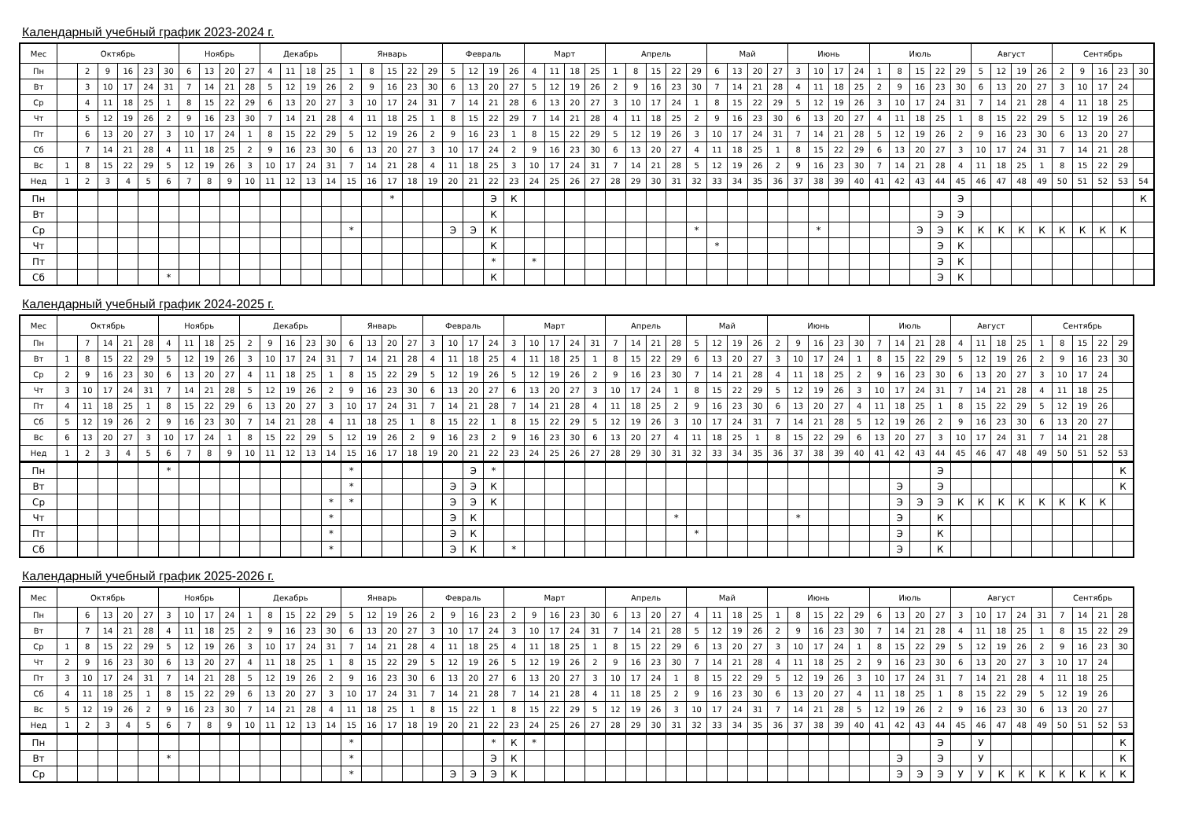Календарный учебный график 2023-2024 г.
| Мес | Октябрь | | | | | | Ноябрь | | | | Декабрь | | | | Январь | | | | | Февраль | | | | Март | | | | Апрель | | | | | Май | | | | Июнь | | | | Июль | | | | | Август | | | | Сентябрь | | | | |
| --- | --- | --- | --- | --- | --- | --- | --- | --- | --- | --- | --- | --- | --- | --- | --- | --- | --- | --- | --- | --- | --- | --- | --- | --- | --- | --- | --- | --- | --- | --- | --- | --- | --- | --- | --- | --- | --- | --- | --- | --- | --- | --- | --- | --- | --- | --- | --- | --- | --- | --- | --- | --- | --- | --- |
| Пн | | 2 | 9 | 16 | 23 | 30 | 6 | 13 | 20 | 27 | 4 | 11 | 18 | 25 | 1 | 8 | 15 | 22 | 29 | 5 | 12 | 19 | 26 | 4 | 11 | 18 | 25 | 1 | 8 | 15 | 22 | 29 | 6 | 13 | 20 | 27 | 3 | 10 | 17 | 24 | 1 | 8 | 15 | 22 | 29 | 5 | 12 | 19 | 26 | 2 | 9 | 16 | 23 | 30 |
| Вт | | 3 | 10 | 17 | 24 | 31 | 7 | 14 | 21 | 28 | 5 | 12 | 19 | 26 | 2 | 9 | 16 | 23 | 30 | 6 | 13 | 20 | 27 | 5 | 12 | 19 | 26 | 2 | 9 | 16 | 23 | 30 | 7 | 14 | 21 | 28 | 4 | 11 | 18 | 25 | 2 | 9 | 16 | 23 | 30 | 6 | 13 | 20 | 27 | 3 | 10 | 17 | 24 | |
| Ср | | 4 | 11 | 18 | 25 | 1 | 8 | 15 | 22 | 29 | 6 | 13 | 20 | 27 | 3 | 10 | 17 | 24 | 31 | 7 | 14 | 21 | 28 | 6 | 13 | 20 | 27 | 3 | 10 | 17 | 24 | 1 | 8 | 15 | 22 | 29 | 5 | 12 | 19 | 26 | 3 | 10 | 17 | 24 | 31 | 7 | 14 | 21 | 28 | 4 | 11 | 18 | 25 | |
| Чт | | 5 | 12 | 19 | 26 | 2 | 9 | 16 | 23 | 30 | 7 | 14 | 21 | 28 | 4 | 11 | 18 | 25 | 1 | 8 | 15 | 22 | 29 | 7 | 14 | 21 | 28 | 4 | 11 | 18 | 25 | 2 | 9 | 16 | 23 | 30 | 6 | 13 | 20 | 27 | 4 | 11 | 18 | 25 | 1 | 8 | 15 | 22 | 29 | 5 | 12 | 19 | 26 | |
| Пт | | 6 | 13 | 20 | 27 | 3 | 10 | 17 | 24 | 1 | 8 | 15 | 22 | 29 | 5 | 12 | 19 | 26 | 2 | 9 | 16 | 23 | 1 | 8 | 15 | 22 | 29 | 5 | 12 | 19 | 26 | 3 | 10 | 17 | 24 | 31 | 7 | 14 | 21 | 28 | 5 | 12 | 19 | 26 | 2 | 9 | 16 | 23 | 30 | 6 | 13 | 20 | 27 | |
| Сб | | 7 | 14 | 21 | 28 | 4 | 11 | 18 | 25 | 2 | 9 | 16 | 23 | 30 | 6 | 13 | 20 | 27 | 3 | 10 | 17 | 24 | 2 | 9 | 16 | 23 | 30 | 6 | 13 | 20 | 27 | 4 | 11 | 18 | 25 | 1 | 8 | 15 | 22 | 29 | 6 | 13 | 20 | 27 | 3 | 10 | 17 | 24 | 31 | 7 | 14 | 21 | 28 | |
| Вс | 1 | 8 | 15 | 22 | 29 | 5 | 12 | 19 | 26 | 3 | 10 | 17 | 24 | 31 | 7 | 14 | 21 | 28 | 4 | 11 | 18 | 25 | 3 | 10 | 17 | 24 | 31 | 7 | 14 | 21 | 28 | 5 | 12 | 19 | 26 | 2 | 9 | 16 | 23 | 30 | 7 | 14 | 21 | 28 | 4 | 11 | 18 | 25 | 1 | 8 | 15 | 22 | 29 | |
| Нед | 1 | 2 | 3 | 4 | 5 | 6 | 7 | 8 | 9 | 10 | 11 | 12 | 13 | 14 | 15 | 16 | 17 | 18 | 19 | 20 | 21 | 22 | 23 | 24 | 25 | 26 | 27 | 28 | 29 | 30 | 31 | 32 | 33 | 34 | 35 | 36 | 37 | 38 | 39 | 40 | 41 | 42 | 43 | 44 | 45 | 46 | 47 | 48 | 49 | 50 | 51 | 52 | 53 | 54 |
| Пн | | | | | | | | | | | | | | | | | * | | | | | Э | К | | | | | | | | | | | | | | | | | | | | | | Э | | | | | | | | | К |
| Вт | | | | | | | | | | | | | | | | | | | | | | К | | | | | | | | | | | | | | | | | | | | | | Э | Э | | | | | | | | | |
| Ср | | | | | | | | | | | | | | | * | | | | | Э | Э | К | | | | | | | | | | * | | | | | | * | | | | | Э | Э | К | К | К | К | К | К | К | К | К | |
| Чт | | | | | | | | | | | | | | | | | | | | | | К | | | | | | | | | | | * | | | | | | | | | | | Э | К | | | | | | | | | |
| Пт | | | | | | | | | | | | | | | | | | | | | | * | | * | | | | | | | | | | | | | | | | | | | | Э | К | | | | | | | | | |
| Сб | | | | | | * | | | | | | | | | | | | | | | | К | | | | | | | | | | | | | | | | | | | | | | Э | К | | | | | | | | | |
Календарный учебный график 2024-2025 г.
| Мес | Октябрь | | | | | Ноябрь | | | | Декабрь | | | | | Январь | | | | Февраль | | | | Март | | | | | Апрель | | | | Май | | | | Июнь | | | | | Июль | | | | Август | | | | Сентябрь | | | | |
| --- | --- | --- | --- | --- | --- | --- | --- | --- | --- | --- | --- | --- | --- | --- | --- | --- | --- | --- | --- | --- | --- | --- | --- | --- | --- | --- | --- | --- | --- | --- | --- | --- | --- | --- | --- | --- | --- | --- | --- | --- | --- | --- | --- | --- | --- | --- | --- | --- | --- | --- | --- | --- | --- |
| Пн | | 7 | 14 | 21 | 28 | 4 | 11 | 18 | 25 | 2 | 9 | 16 | 23 | 30 | 6 | 13 | 20 | 27 | 3 | 10 | 17 | 24 | 3 | 10 | 17 | 24 | 31 | 7 | 14 | 21 | 28 | 5 | 12 | 19 | 26 | 2 | 9 | 16 | 23 | 30 | 7 | 14 | 21 | 28 | 4 | 11 | 18 | 25 | 1 | 8 | 15 | 22 | 29 |
| Вт | 1 | 8 | 15 | 22 | 29 | 5 | 12 | 19 | 26 | 3 | 10 | 17 | 24 | 31 | 7 | 14 | 21 | 28 | 4 | 11 | 18 | 25 | 4 | 11 | 18 | 25 | 1 | 8 | 15 | 22 | 29 | 6 | 13 | 20 | 27 | 3 | 10 | 17 | 24 | 1 | 8 | 15 | 22 | 29 | 5 | 12 | 19 | 26 | 2 | 9 | 16 | 23 | 30 |
| Ср | 2 | 9 | 16 | 23 | 30 | 6 | 13 | 20 | 27 | 4 | 11 | 18 | 25 | 1 | 8 | 15 | 22 | 29 | 5 | 12 | 19 | 26 | 5 | 12 | 19 | 26 | 2 | 9 | 16 | 23 | 30 | 7 | 14 | 21 | 28 | 4 | 11 | 18 | 25 | 2 | 9 | 16 | 23 | 30 | 6 | 13 | 20 | 27 | 3 | 10 | 17 | 24 | |
| Чт | 3 | 10 | 17 | 24 | 31 | 7 | 14 | 21 | 28 | 5 | 12 | 19 | 26 | 2 | 9 | 16 | 23 | 30 | 6 | 13 | 20 | 27 | 6 | 13 | 20 | 27 | 3 | 10 | 17 | 24 | 1 | 8 | 15 | 22 | 29 | 5 | 12 | 19 | 26 | 3 | 10 | 17 | 24 | 31 | 7 | 14 | 21 | 28 | 4 | 11 | 18 | 25 | |
| Пт | 4 | 11 | 18 | 25 | 1 | 8 | 15 | 22 | 29 | 6 | 13 | 20 | 27 | 3 | 10 | 17 | 24 | 31 | 7 | 14 | 21 | 28 | 7 | 14 | 21 | 28 | 4 | 11 | 18 | 25 | 2 | 9 | 16 | 23 | 30 | 6 | 13 | 20 | 27 | 4 | 11 | 18 | 25 | 1 | 8 | 15 | 22 | 29 | 5 | 12 | 19 | 26 | |
| Сб | 5 | 12 | 19 | 26 | 2 | 9 | 16 | 23 | 30 | 7 | 14 | 21 | 28 | 4 | 11 | 18 | 25 | 1 | 8 | 15 | 22 | 1 | 8 | 15 | 22 | 29 | 5 | 12 | 19 | 26 | 3 | 10 | 17 | 24 | 31 | 7 | 14 | 21 | 28 | 5 | 12 | 19 | 26 | 2 | 9 | 16 | 23 | 30 | 6 | 13 | 20 | 27 | |
| Вс | 6 | 13 | 20 | 27 | 3 | 10 | 17 | 24 | 1 | 8 | 15 | 22 | 29 | 5 | 12 | 19 | 26 | 2 | 9 | 16 | 23 | 2 | 9 | 16 | 23 | 30 | 6 | 13 | 20 | 27 | 4 | 11 | 18 | 25 | 1 | 8 | 15 | 22 | 29 | 6 | 13 | 20 | 27 | 3 | 10 | 17 | 24 | 31 | 7 | 14 | 21 | 28 | |
| Нед | 1 | 2 | 3 | 4 | 5 | 6 | 7 | 8 | 9 | 10 | 11 | 12 | 13 | 14 | 15 | 16 | 17 | 18 | 19 | 20 | 21 | 22 | 23 | 24 | 25 | 26 | 27 | 28 | 29 | 30 | 31 | 32 | 33 | 34 | 35 | 36 | 37 | 38 | 39 | 40 | 41 | 42 | 43 | 44 | 45 | 46 | 47 | 48 | 49 | 50 | 51 | 52 | 53 |
| Пн | | | | | | * | | | | | | | | | * | | | | | | Э | * | | | | | | | | | | | | | | | | | | | | | | Э | | | | | | | | | К |
| Вт | | | | | | | | | | | | | | | * | | | | | Э | Э | К | | | | | | | | | | | | | | | | | | | | Э | | Э | | | | | | | | | К |
| Ср | | | | | | | | | | | | | | * | * | | | | | Э | Э | К | | | | | | | | | | | | | | | | | | | | Э | Э | Э | К | К | К | К | К | К | К | К | |
| Чт | | | | | | | | | | | | | | * | | | | | | Э | К | | | | | | | | | | * | | | | | | * | | | | | Э | | К | | | | | | | | | |
| Пт | | | | | | | | | | | | | | * | | | | | | Э | К | | | | | | | | | | | * | | | | | | | | | | Э | | К | | | | | | | | | |
| Сб | | | | | | | | | | | | | | * | | | | | | Э | К | | * | | | | | | | | | | | | | | | | | | | Э | | К | | | | | | | | | |
Календарный учебный график 2025-2026 г.
| Мес | Октябрь | | | | | Ноябрь | | | | Декабрь | | | | | Январь | | | | Февраль | | | | Март | | | | | Апрель | | | | Май | | | | Июнь | | | | | Июль | | | | Август | | | | | Сентябрь | | | |
| --- | --- | --- | --- | --- | --- | --- | --- | --- | --- | --- | --- | --- | --- | --- | --- | --- | --- | --- | --- | --- | --- | --- | --- | --- | --- | --- | --- | --- | --- | --- | --- | --- | --- | --- | --- | --- | --- | --- | --- | --- | --- | --- | --- | --- | --- | --- | --- | --- | --- | --- | --- | --- | --- |
| Пн | | 6 | 13 | 20 | 27 | 3 | 10 | 17 | 24 | 1 | 8 | 15 | 22 | 29 | 5 | 12 | 19 | 26 | 2 | 9 | 16 | 23 | 2 | 9 | 16 | 23 | 30 | 6 | 13 | 20 | 27 | 4 | 11 | 18 | 25 | 1 | 8 | 15 | 22 | 29 | 6 | 13 | 20 | 27 | 3 | 10 | 17 | 24 | 31 | 7 | 14 | 21 | 28 |
| Вт | | 7 | 14 | 21 | 28 | 4 | 11 | 18 | 25 | 2 | 9 | 16 | 23 | 30 | 6 | 13 | 20 | 27 | 3 | 10 | 17 | 24 | 3 | 10 | 17 | 24 | 31 | 7 | 14 | 21 | 28 | 5 | 12 | 19 | 26 | 2 | 9 | 16 | 23 | 30 | 7 | 14 | 21 | 28 | 4 | 11 | 18 | 25 | 1 | 8 | 15 | 22 | 29 |
| Ср | 1 | 8 | 15 | 22 | 29 | 5 | 12 | 19 | 26 | 3 | 10 | 17 | 24 | 31 | 7 | 14 | 21 | 28 | 4 | 11 | 18 | 25 | 4 | 11 | 18 | 25 | 1 | 8 | 15 | 22 | 29 | 6 | 13 | 20 | 27 | 3 | 10 | 17 | 24 | 1 | 8 | 15 | 22 | 29 | 5 | 12 | 19 | 26 | 2 | 9 | 16 | 23 | 30 |
| Чт | 2 | 9 | 16 | 23 | 30 | 6 | 13 | 20 | 27 | 4 | 11 | 18 | 25 | 1 | 8 | 15 | 22 | 29 | 5 | 12 | 19 | 26 | 5 | 12 | 19 | 26 | 2 | 9 | 16 | 23 | 30 | 7 | 14 | 21 | 28 | 4 | 11 | 18 | 25 | 2 | 9 | 16 | 23 | 30 | 6 | 13 | 20 | 27 | 3 | 10 | 17 | 24 | |
| Пт | 3 | 10 | 17 | 24 | 31 | 7 | 14 | 21 | 28 | 5 | 12 | 19 | 26 | 2 | 9 | 16 | 23 | 30 | 6 | 13 | 20 | 27 | 6 | 13 | 20 | 27 | 3 | 10 | 17 | 24 | 1 | 8 | 15 | 22 | 29 | 5 | 12 | 19 | 26 | 3 | 10 | 17 | 24 | 31 | 7 | 14 | 21 | 28 | 4 | 11 | 18 | 25 | |
| Сб | 4 | 11 | 18 | 25 | 1 | 8 | 15 | 22 | 29 | 6 | 13 | 20 | 27 | 3 | 10 | 17 | 24 | 31 | 7 | 14 | 21 | 28 | 7 | 14 | 21 | 28 | 4 | 11 | 18 | 25 | 2 | 9 | 16 | 23 | 30 | 6 | 13 | 20 | 27 | 4 | 11 | 18 | 25 | 1 | 8 | 15 | 22 | 29 | 5 | 12 | 19 | 26 | |
| Вс | 5 | 12 | 19 | 26 | 2 | 9 | 16 | 23 | 30 | 7 | 14 | 21 | 28 | 4 | 11 | 18 | 25 | 1 | 8 | 15 | 22 | 1 | 8 | 15 | 22 | 29 | 5 | 12 | 19 | 26 | 3 | 10 | 17 | 24 | 31 | 7 | 14 | 21 | 28 | 5 | 12 | 19 | 26 | 2 | 9 | 16 | 23 | 30 | 6 | 13 | 20 | 27 | |
| Нед | 1 | 2 | 3 | 4 | 5 | 6 | 7 | 8 | 9 | 10 | 11 | 12 | 13 | 14 | 15 | 16 | 17 | 18 | 19 | 20 | 21 | 22 | 23 | 24 | 25 | 26 | 27 | 28 | 29 | 30 | 31 | 32 | 33 | 34 | 35 | 36 | 37 | 38 | 39 | 40 | 41 | 42 | 43 | 44 | 45 | 46 | 47 | 48 | 49 | 50 | 51 | 52 | 53 |
| Пн | | | | | | | | | | | | | | | * | | | | | | | * | К | * | | | | | | | | | | | | | | | | | | | | Э | | У | | | | | | | К |
| Вт | | | | | | * | | | | | | | | | * | | | | | | | Э | К | | | | | | | | | | | | | | | | | | | Э | | Э | | У | | | | | | | К |
| Ср | | | | | | | | | | | | | | | * | | | | | Э | Э | Э | К | | | | | | | | | | | | | | | | | | | Э | Э | Э | У | У | К | К | К | К | К | К | К |